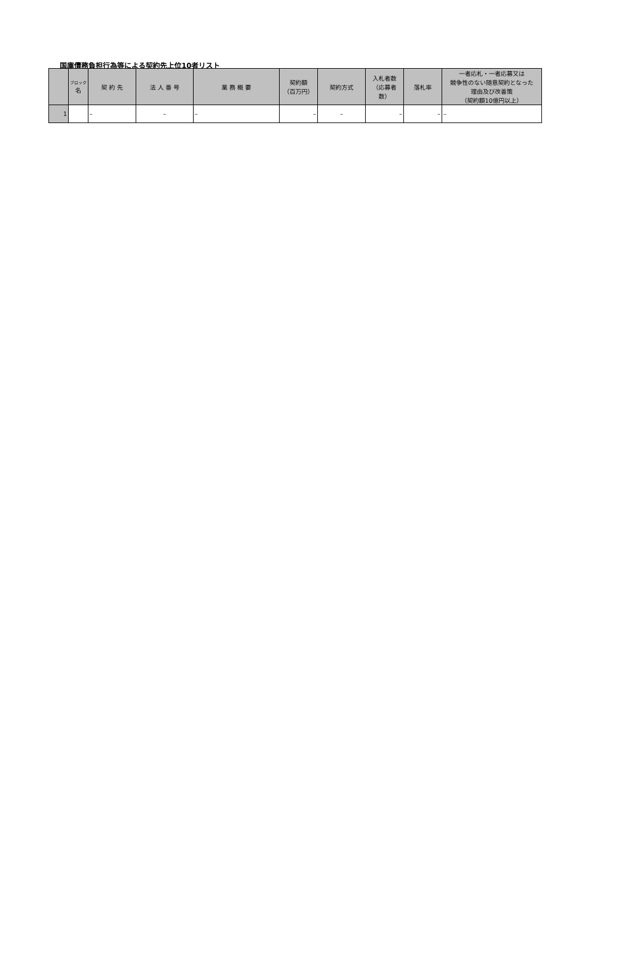国庫債務負担行為等による契約先上位10者リスト
| | ブロック 名 | 契 約 先 | 法 人 番 号 | 業 務 概 要 | 契約額 （百万円） | 契約方式 | 入札者数 （応募者 数） | 落札率 | 一者応札・一者応募又は 競争性のない随意契約となった 理由及び改善策 （契約額10億円以上） |
| --- | --- | --- | --- | --- | --- | --- | --- | --- | --- |
| 1 | | – | – | – | – | – | – | – | – |